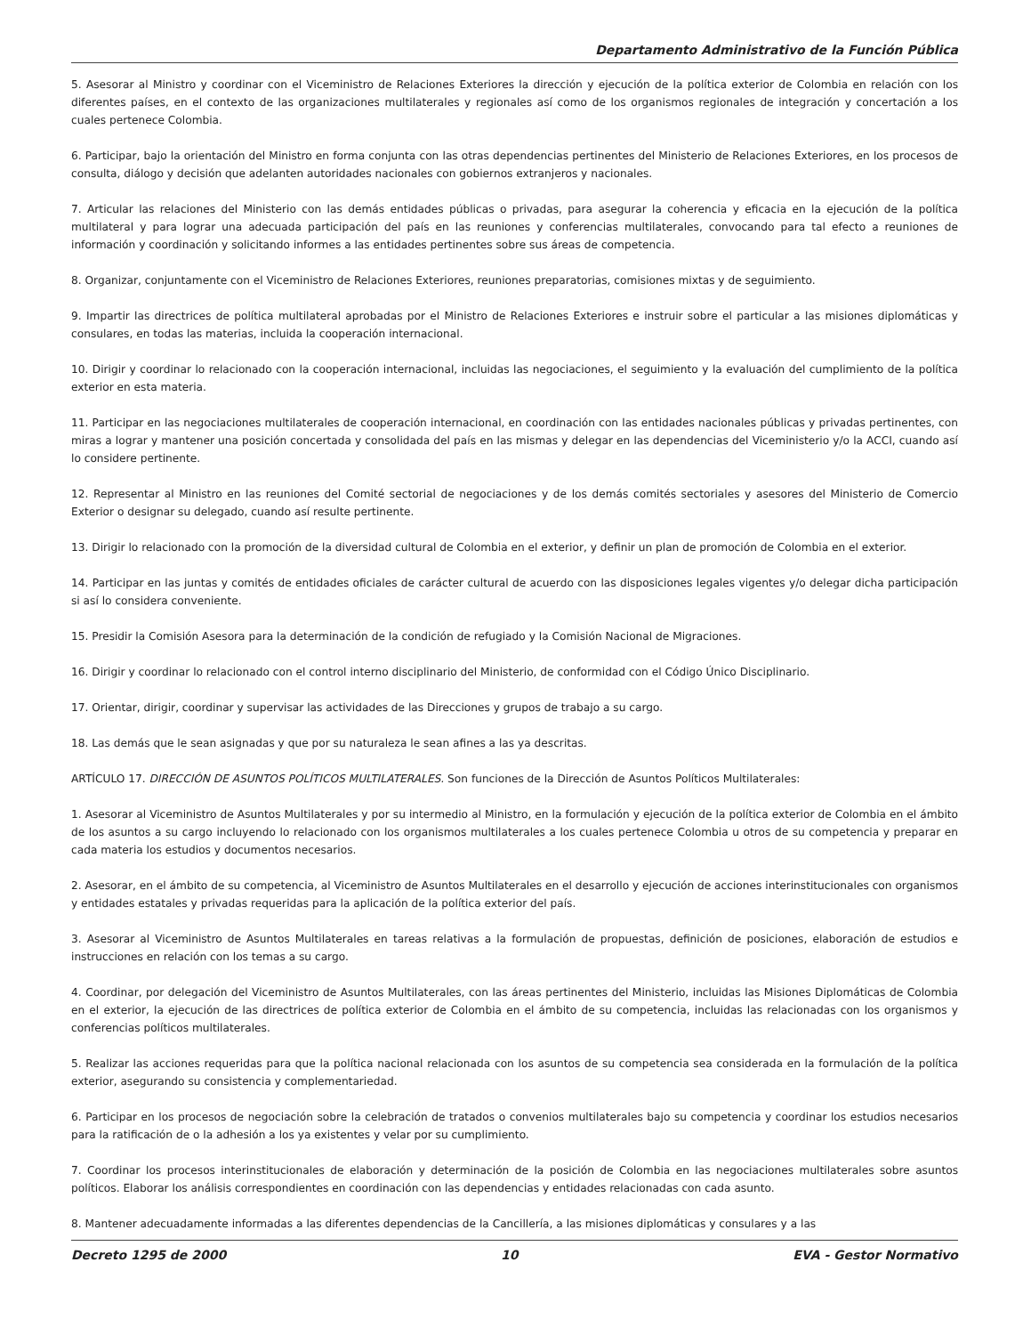Departamento Administrativo de la Función Pública
5. Asesorar al Ministro y coordinar con el Viceministro de Relaciones Exteriores la dirección y ejecución de la política exterior de Colombia en relación con los diferentes países, en el contexto de las organizaciones multilaterales y regionales así como de los organismos regionales de integración y concertación a los cuales pertenece Colombia.
6. Participar, bajo la orientación del Ministro en forma conjunta con las otras dependencias pertinentes del Ministerio de Relaciones Exteriores, en los procesos de consulta, diálogo y decisión que adelanten autoridades nacionales con gobiernos extranjeros y nacionales.
7. Articular las relaciones del Ministerio con las demás entidades públicas o privadas, para asegurar la coherencia y eficacia en la ejecución de la política multilateral y para lograr una adecuada participación del país en las reuniones y conferencias multilaterales, convocando para tal efecto a reuniones de información y coordinación y solicitando informes a las entidades pertinentes sobre sus áreas de competencia.
8. Organizar, conjuntamente con el Viceministro de Relaciones Exteriores, reuniones preparatorias, comisiones mixtas y de seguimiento.
9. Impartir las directrices de política multilateral aprobadas por el Ministro de Relaciones Exteriores e instruir sobre el particular a las misiones diplomáticas y consulares, en todas las materias, incluida la cooperación internacional.
10. Dirigir y coordinar lo relacionado con la cooperación internacional, incluidas las negociaciones, el seguimiento y la evaluación del cumplimiento de la política exterior en esta materia.
11. Participar en las negociaciones multilaterales de cooperación internacional, en coordinación con las entidades nacionales públicas y privadas pertinentes, con miras a lograr y mantener una posición concertada y consolidada del país en las mismas y delegar en las dependencias del Viceministerio y/o la ACCI, cuando así lo considere pertinente.
12. Representar al Ministro en las reuniones del Comité sectorial de negociaciones y de los demás comités sectoriales y asesores del Ministerio de Comercio Exterior o designar su delegado, cuando así resulte pertinente.
13. Dirigir lo relacionado con la promoción de la diversidad cultural de Colombia en el exterior, y definir un plan de promoción de Colombia en el exterior.
14. Participar en las juntas y comités de entidades oficiales de carácter cultural de acuerdo con las disposiciones legales vigentes y/o delegar dicha participación si así lo considera conveniente.
15. Presidir la Comisión Asesora para la determinación de la condición de refugiado y la Comisión Nacional de Migraciones.
16. Dirigir y coordinar lo relacionado con el control interno disciplinario del Ministerio, de conformidad con el Código Único Disciplinario.
17. Orientar, dirigir, coordinar y supervisar las actividades de las Direcciones y grupos de trabajo a su cargo.
18. Las demás que le sean asignadas y que por su naturaleza le sean afines a las ya descritas.
ARTÍCULO 17. DIRECCIÓN DE ASUNTOS POLÍTICOS MULTILATERALES. Son funciones de la Dirección de Asuntos Políticos Multilaterales:
1. Asesorar al Viceministro de Asuntos Multilaterales y por su intermedio al Ministro, en la formulación y ejecución de la política exterior de Colombia en el ámbito de los asuntos a su cargo incluyendo lo relacionado con los organismos multilaterales a los cuales pertenece Colombia u otros de su competencia y preparar en cada materia los estudios y documentos necesarios.
2. Asesorar, en el ámbito de su competencia, al Viceministro de Asuntos Multilaterales en el desarrollo y ejecución de acciones interinstitucionales con organismos y entidades estatales y privadas requeridas para la aplicación de la política exterior del país.
3. Asesorar al Viceministro de Asuntos Multilaterales en tareas relativas a la formulación de propuestas, definición de posiciones, elaboración de estudios e instrucciones en relación con los temas a su cargo.
4. Coordinar, por delegación del Viceministro de Asuntos Multilaterales, con las áreas pertinentes del Ministerio, incluidas las Misiones Diplomáticas de Colombia en el exterior, la ejecución de las directrices de política exterior de Colombia en el ámbito de su competencia, incluidas las relacionadas con los organismos y conferencias políticos multilaterales.
5. Realizar las acciones requeridas para que la política nacional relacionada con los asuntos de su competencia sea considerada en la formulación de la política exterior, asegurando su consistencia y complementariedad.
6. Participar en los procesos de negociación sobre la celebración de tratados o convenios multilaterales bajo su competencia y coordinar los estudios necesarios para la ratificación de o la adhesión a los ya existentes y velar por su cumplimiento.
7. Coordinar los procesos interinstitucionales de elaboración y determinación de la posición de Colombia en las negociaciones multilaterales sobre asuntos políticos. Elaborar los análisis correspondientes en coordinación con las dependencias y entidades relacionadas con cada asunto.
8. Mantener adecuadamente informadas a las diferentes dependencias de la Cancillería, a las misiones diplomáticas y consulares y a las
Decreto 1295 de 2000 10 EVA - Gestor Normativo